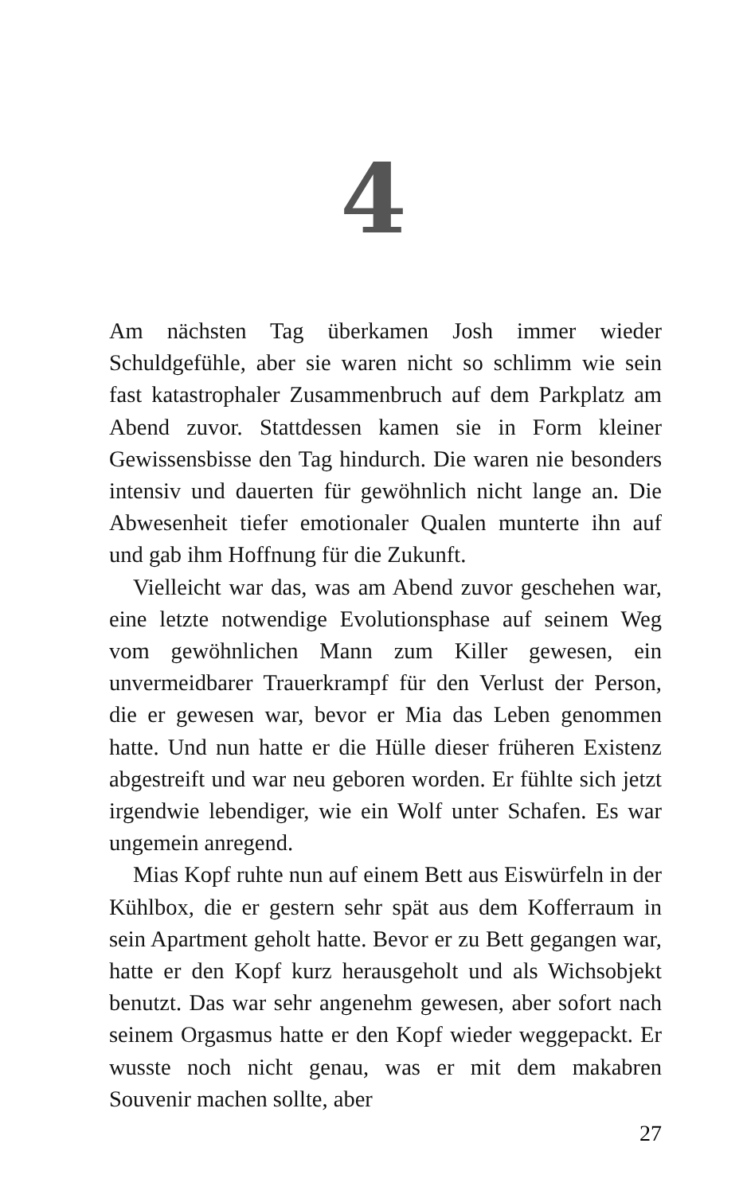4
Am nächsten Tag überkamen Josh immer wieder Schuldgefühle, aber sie waren nicht so schlimm wie sein fast katastrophaler Zusammenbruch auf dem Parkplatz am Abend zuvor. Stattdessen kamen sie in Form kleiner Gewissensbisse den Tag hindurch. Die waren nie besonders intensiv und dauerten für gewöhnlich nicht lange an. Die Abwesenheit tiefer emotionaler Qualen munterte ihn auf und gab ihm Hoffnung für die Zukunft.
Vielleicht war das, was am Abend zuvor geschehen war, eine letzte notwendige Evolutionsphase auf seinem Weg vom gewöhnlichen Mann zum Killer gewesen, ein unvermeidbarer Trauerkrampf für den Verlust der Person, die er gewesen war, bevor er Mia das Leben genommen hatte. Und nun hatte er die Hülle dieser früheren Existenz abgestreift und war neu geboren worden. Er fühlte sich jetzt irgendwie lebendiger, wie ein Wolf unter Schafen. Es war ungemein anregend.
Mias Kopf ruhte nun auf einem Bett aus Eiswürfeln in der Kühlbox, die er gestern sehr spät aus dem Kofferraum in sein Apartment geholt hatte. Bevor er zu Bett gegangen war, hatte er den Kopf kurz herausgeholt und als Wichsobjekt benutzt. Das war sehr angenehm gewesen, aber sofort nach seinem Orgasmus hatte er den Kopf wieder weggepackt. Er wusste noch nicht genau, was er mit dem makabren Souvenir machen sollte, aber
27